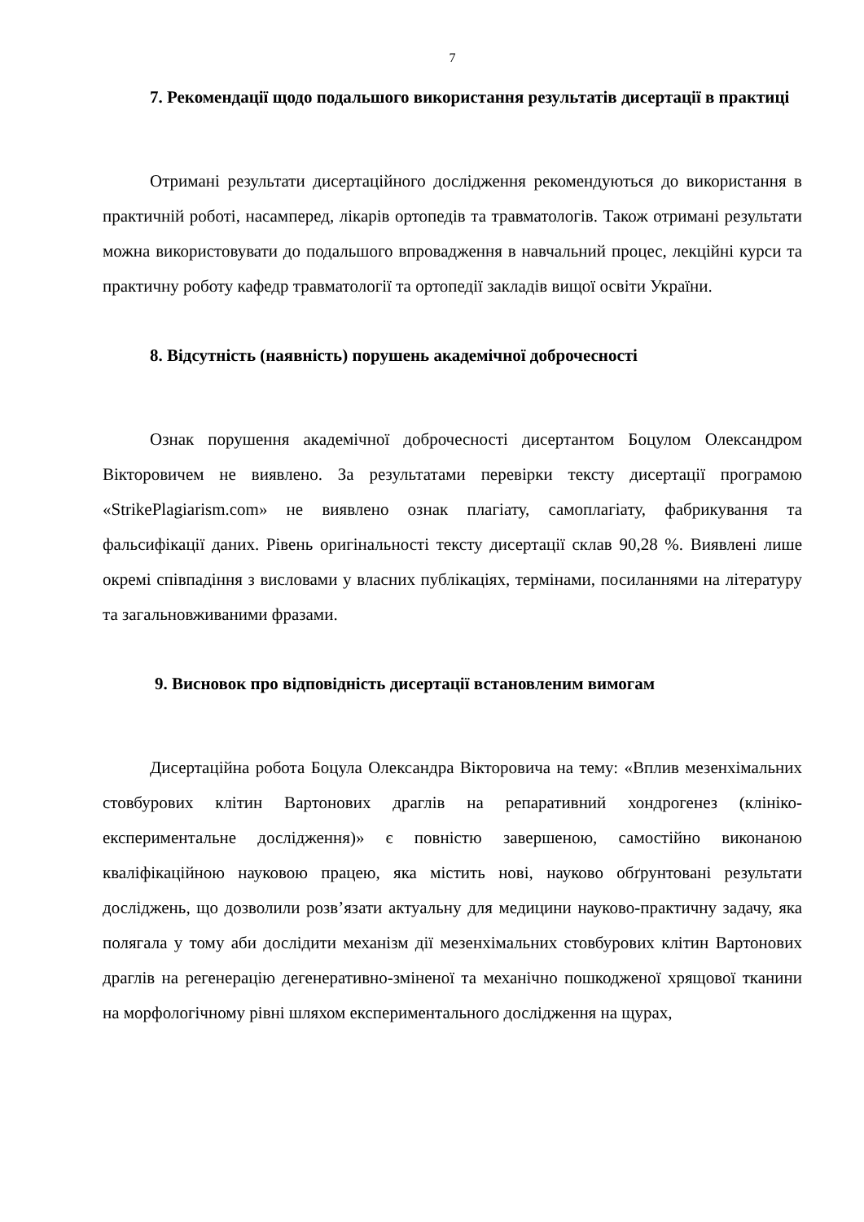7
7. Рекомендації щодо подальшого використання результатів дисертації в практиці
Отримані результати дисертаційного дослідження рекомендуються до використання в практичній роботі, насамперед, лікарів ортопедів та травматологів. Також отримані результати можна використовувати до подальшого впровадження в навчальний процес, лекційні курси та практичну роботу кафедр травматології та ортопедії закладів вищої освіти України.
8. Відсутність (наявність) порушень академічної доброчесності
Ознак порушення академічної доброчесності дисертантом Боцулом Олександром Вікторовичем не виявлено. За результатами перевірки тексту дисертації програмою «StrikePlagiarism.com» не виявлено ознак плагіату, самоплагіату, фабрикування та фальсифікації даних. Рівень оригінальності тексту дисертації склав 90,28 %. Виявлені лише окремі співпадіння з висловами у власних публікаціях, термінами, посиланнями на літературу та загальновживаними фразами.
9. Висновок про відповідність дисертації встановленим вимогам
Дисертаційна робота Боцула Олександра Вікторовича на тему: «Вплив мезенхімальних стовбурових клітин Вартонових драглів на репаративний хондрогенез (клініко-експериментальне дослідження)» є повністю завершеною, самостійно виконаною кваліфікаційною науковою працею, яка містить нові, науково обґрунтовані результати досліджень, що дозволили розв’язати актуальну для медицини науково-практичну задачу, яка полягала у тому аби дослідити механізм дії мезенхімальних стовбурових клітин Вартонових драглів на регенерацію дегенеративно-зміненої та механічно пошкодженої хрящової тканини на морфологічному рівні шляхом експериментального дослідження на щурах,